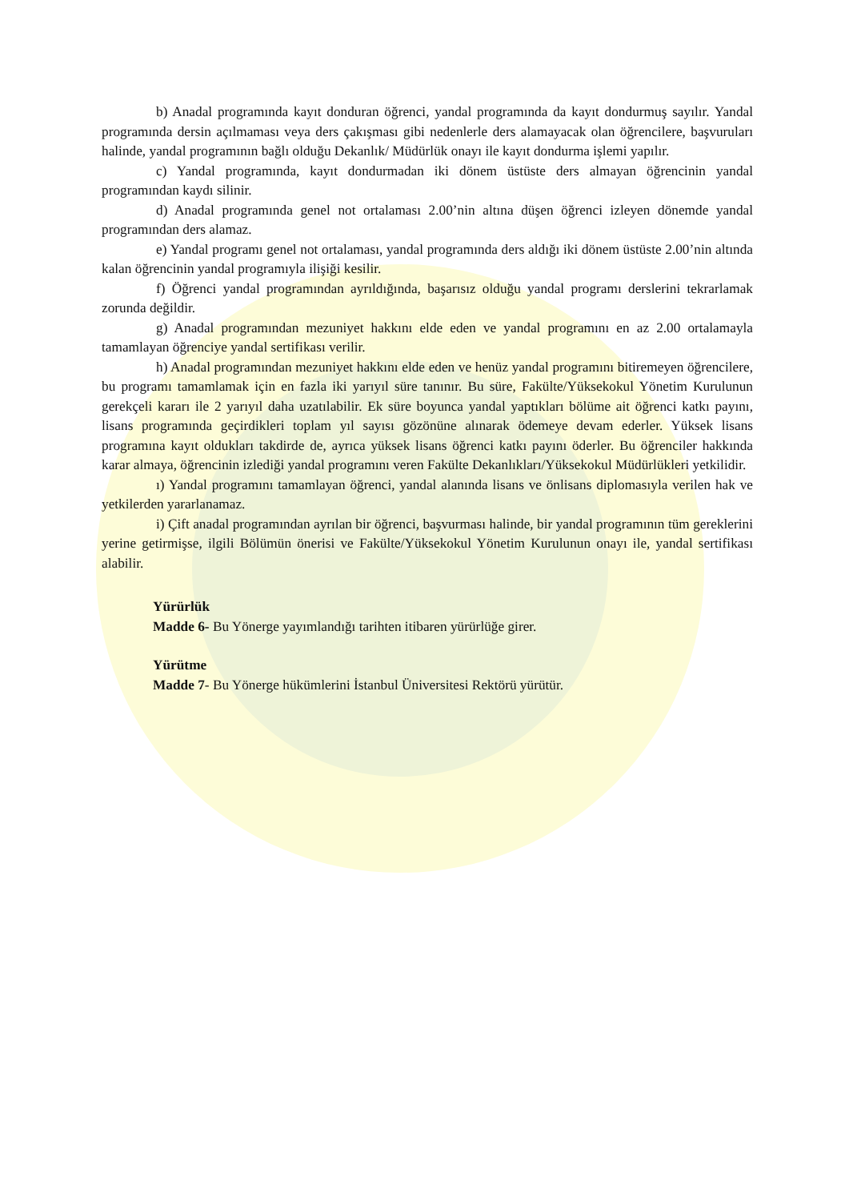b) Anadal programında kayıt donduran öğrenci, yandal programında da kayıt dondurmuş sayılır. Yandal programında dersin açılmaması veya ders çakışması gibi nedenlerle ders alamayacak olan öğrencilere, başvuruları halinde, yandal programının bağlı olduğu Dekanlık/ Müdürlük onayı ile kayıt dondurma işlemi yapılır.
c) Yandal programında, kayıt dondurmadan iki dönem üstüste ders almayan öğrencinin yandal programından kaydı silinir.
d) Anadal programında genel not ortalaması 2.00’nin altına düşen öğrenci izleyen dönemde yandal programından ders alamaz.
e) Yandal programı genel not ortalaması, yandal programında ders aldığı iki dönem üstüste 2.00’nin altında kalan öğrencinin yandal programıyla ilişiği kesilir.
f) Öğrenci yandal programından ayrıldığında, başarısız olduğu yandal programı derslerini tekrarlamak zorunda değildir.
g) Anadal programından mezuniyet hakkını elde eden ve yandal programını en az 2.00 ortalamayla tamamlayan öğrenciye yandal sertifikası verilir.
h) Anadal programından mezuniyet hakkını elde eden ve henüz yandal programını bitiremeyen öğrencilere, bu programı tamamlamak için en fazla iki yarıyıl süre tanınır. Bu süre, Fakülte/Yüksekokul Yönetim Kurulunun gerekçeli kararı ile 2 yarıyıl daha uzatılabilir. Ek süre boyunca yandal yaptıkları bölüme ait öğrenci katkı payını, lisans programında geçirdikleri toplam yıl sayısı gözönüne alınarak ödemeye devam ederler. Yüksek lisans programına kayıt oldukları takdirde de, ayrıca yüksek lisans öğrenci katkı payını öderler. Bu öğrenciler hakkında karar almaya, öğrencinin izlediği yandal programını veren Fakülte Dekanlıkları/Yüksekokul Müdürlükleri yetkilidir.
ı) Yandal programını tamamlayan öğrenci, yandal alanında lisans ve önlisans diplomasıyla verilen hak ve yetkilerden yararlanamaz.
i) Çift anadal programından ayrılan bir öğrenci, başvurması halinde, bir yandal programının tüm gereklerini yerine getirmişse, ilgili Bölümün önerisi ve Fakülte/Yüksekokul Yönetim Kurulunun onayı ile, yandal sertifikası alabilir.
Yürürlük
Madde 6- Bu Yönerge yayımlandığı tarihten itibaren yürürlüğe girer.
Yürütme
Madde 7- Bu Yönerge hükümlerini İstanbul Üniversitesi Rektörü yürütür.